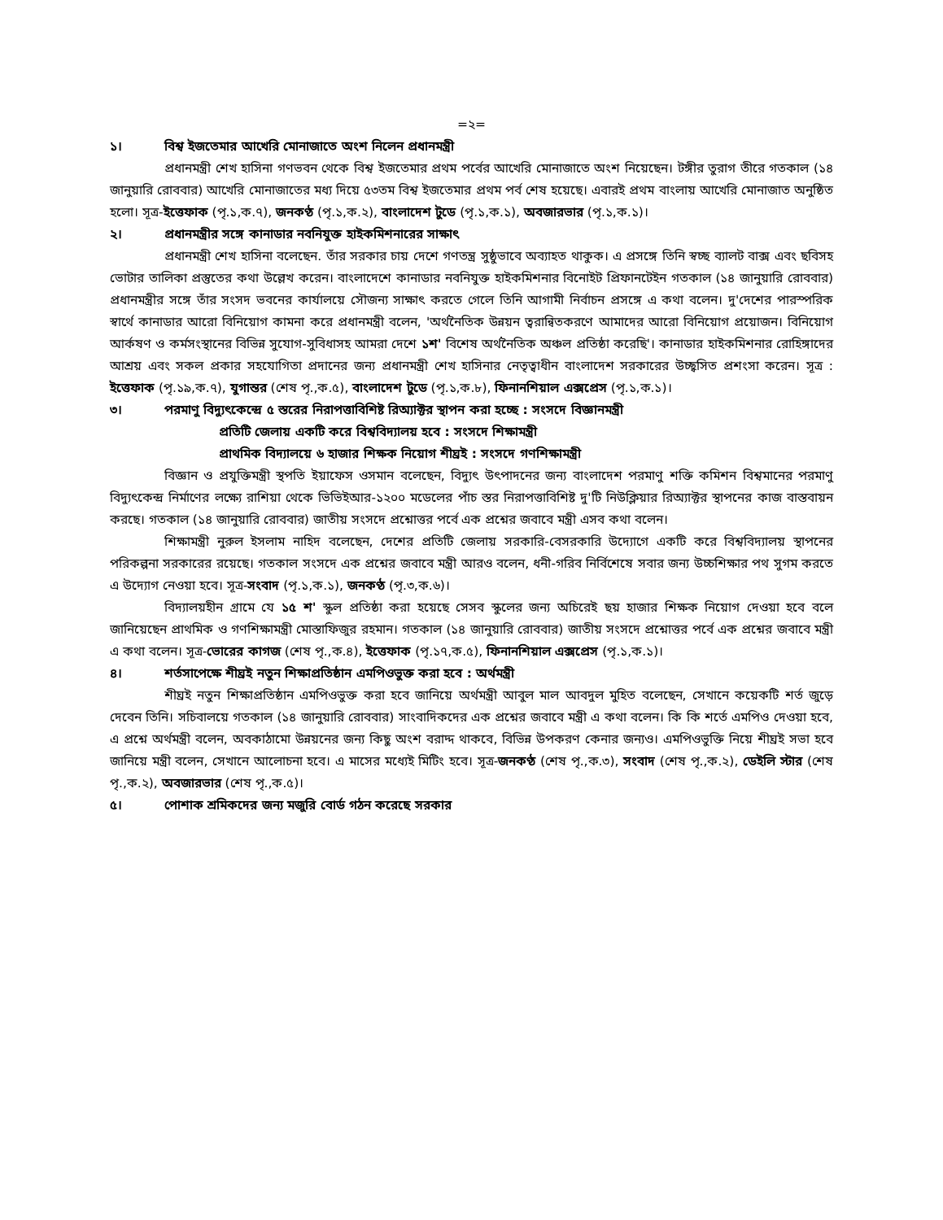=২=
১। বিশ্ব ইজতেমার আখেরি মোনাজাতে অংশ নিলেন প্রধানমন্ত্রী
প্রধানমন্ত্রী শেখ হাসিনা গণভবন থেকে বিশ্ব ইজতেমার প্রথম পর্বের আখেরি মোনাজাতে অংশ নিয়েছেন। টঙ্গীর তুরাগ তীরে গতকাল (১৪ জানুয়ারি রোববার) আখেরি মোনাজাতের মধ্য দিয়ে ৫৩তম বিশ্ব ইজতেমার প্রথম পর্ব শেষ হয়েছে। এবারই প্রথম বাংলায় আখেরি মোনাজাত অনুষ্ঠিত হলো। সূত্র-ইত্তেফাক (পৃ.১,ক.৭), জনকণ্ঠ (পৃ.১,ক.২), বাংলাদেশ টুডে (পৃ.১,ক.১), অবজারভার (পৃ.১,ক.১)।
২। প্রধানমন্ত্রীর সঙ্গে কানাডার নবনিযুক্ত হাইকমিশনারের সাক্ষাৎ
প্রধানমন্ত্রী শেখ হাসিনা বলেছেন. তাঁর সরকার চায় দেশে গণতন্ত্র সুষ্ঠুভাবে অব্যাহত থাকুক। এ প্রসঙ্গে তিনি স্বচ্ছ ব্যালট বাক্স এবং ছবিসহ ভোটার তালিকা প্রস্তুতের কথা উল্লেখ করেন। বাংলাদেশে কানাডার নবনিযুক্ত হাইকমিশনার বিনোইট প্রিফানটেইন গতকাল (১৪ জানুয়ারি রোববার) প্রধানমন্ত্রীর সঙ্গে তাঁর সংসদ ভবনের কার্যালয়ে সৌজন্য সাক্ষাৎ করতে গেলে তিনি আগামী নির্বাচন প্রসঙ্গে এ কথা বলেন। দু'দেশের পারস্পরিক স্বার্থে কানাডার আরো বিনিয়োগ কামনা করে প্রধানমন্ত্রী বলেন, 'অর্থনৈতিক উন্নয়ন ত্বরান্বিতকরণে আমাদের আরো বিনিয়োগ প্রয়োজন। বিনিয়োগ আর্কষণ ও কর্মসংস্থানের বিভিন্ন সুযোগ-সুবিধাসহ আমরা দেশে ১শ' বিশেষ অর্থনৈতিক অঞ্চল প্রতিষ্ঠা করেছি'। কানাডার হাইকমিশনার রোহিঙ্গাদের আশ্রয় এবং সকল প্রকার সহযোগিতা প্রদানের জন্য প্রধানমন্ত্রী শেখ হাসিনার নেতৃত্বাধীন বাংলাদেশ সরকারের উচ্ছ্বসিত প্রশংসা করেন। সূত্র : ইত্তেফাক (পৃ.১৯,ক.৭), যুগান্তর (শেষ পৃ.,ক.৫), বাংলাদেশ টুডে (পৃ.১,ক.৮), ফিনানশিয়াল এক্সপ্রেস (পৃ.১,ক.১)।
৩। পরমাণু বিদ্যুৎকেন্দ্রে ৫ স্তরের নিরাপত্তাবিশিষ্ট রিঅ্যাক্টর স্থাপন করা হচ্ছে : সংসদে বিজ্ঞানমন্ত্রী
প্রতিটি জেলায় একটি করে বিশ্ববিদ্যালয় হবে : সংসদে শিক্ষামন্ত্রী
প্রাথমিক বিদ্যালয়ে ৬ হাজার শিক্ষক নিয়োগ শীঘ্রই : সংসদে গণশিক্ষামন্ত্রী
বিজ্ঞান ও প্রযুক্তিমন্ত্রী স্থপতি ইয়াফেস ওসমান বলেছেন, বিদ্যুৎ উৎপাদনের জন্য বাংলাদেশ পরমাণু শক্তি কমিশন বিশ্বমানের পরমাণু বিদ্যুৎকেন্দ্র নির্মাণের লক্ষ্যে রাশিয়া থেকে ভিভিইআর-১২০০ মডেলের পাঁচ স্তর নিরাপত্তাবিশিষ্ট দু'টি নিউক্লিয়ার রিঅ্যাক্টর স্থাপনের কাজ বাস্তবায়ন করছে। গতকাল (১৪ জানুয়ারি রোববার) জাতীয় সংসদে প্রশ্নোত্তর পর্বে এক প্রশ্নের জবাবে মন্ত্রী এসব কথা বলেন।
শিক্ষামন্ত্রী নুরুল ইসলাম নাহিদ বলেছেন, দেশের প্রতিটি জেলায় সরকারি-বেসরকারি উদ্যোগে একটি করে বিশ্ববিদ্যালয় স্থাপনের পরিকল্পনা সরকারের রয়েছে। গতকাল সংসদে এক প্রশ্নের জবাবে মন্ত্রী আরও বলেন, ধনী-গরিব নির্বিশেষে সবার জন্য উচ্চশিক্ষার পথ সুগম করতে এ উদ্যোগ নেওয়া হবে। সূত্র-সংবাদ (পৃ.১,ক.১), জনকণ্ঠ (পৃ.৩,ক.৬)।
বিদ্যালয়হীন গ্রামে যে ১৫ শ' স্কুল প্রতিষ্ঠা করা হয়েছে সেসব স্কুলের জন্য অচিরেই ছয় হাজার শিক্ষক নিয়োগ দেওয়া হবে বলে জানিয়েছেন প্রাথমিক ও গণশিক্ষামন্ত্রী মোস্তাফিজুর রহমান। গতকাল (১৪ জানুয়ারি রোববার) জাতীয় সংসদে প্রশ্নোত্তর পর্বে এক প্রশ্নের জবাবে মন্ত্রী এ কথা বলেন। সূত্র-ভোরের কাগজ (শেষ পৃ.,ক.৪), ইত্তেফাক (পৃ.১৭,ক.৫), ফিনানশিয়াল এক্সপ্রেস (পৃ.১,ক.১)।
৪। শর্তসাপেক্ষে শীঘ্রই নতুন শিক্ষাপ্রতিষ্ঠান এমপিওভুক্ত করা হবে : অর্থমন্ত্রী
শীঘ্রই নতুন শিক্ষাপ্রতিষ্ঠান এমপিওভুক্ত করা হবে জানিয়ে অর্থমন্ত্রী আবুল মাল আবদুল মুহিত বলেছেন, সেখানে কয়েকটি শর্ত জুড়ে দেবেন তিনি। সচিবালয়ে গতকাল (১৪ জানুয়ারি রোববার) সাংবাদিকদের এক প্রশ্নের জবাবে মন্ত্রী এ কথা বলেন। কি কি শর্তে এমপিও দেওয়া হবে, এ প্রশ্নে অর্থমন্ত্রী বলেন, অবকাঠামো উন্নয়নের জন্য কিছু অংশ বরাদ্দ থাকবে, বিভিন্ন উপকরণ কেনার জন্যও। এমপিওভুক্তি নিয়ে শীঘ্রই সভা হবে জানিয়ে মন্ত্রী বলেন, সেখানে আলোচনা হবে। এ মাসের মধ্যেই মিটিং হবে। সূত্র-জনকণ্ঠ (শেষ পৃ.,ক.৩), সংবাদ (শেষ পৃ.,ক.২), ডেইলি স্টার (শেষ পৃ.,ক.২), অবজারভার (শেষ পৃ.,ক.৫)।
৫। পোশাক শ্রমিকদের জন্য মজুরি বোর্ড গঠন করেছে সরকার